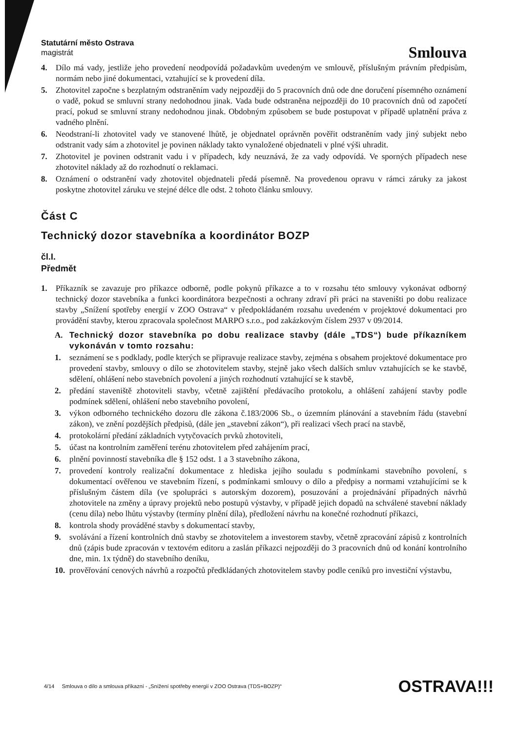Statutární město Ostrava
magistrát
Smlouva
4. Dílo má vady, jestliže jeho provedení neodpovídá požadavkům uvedeným ve smlouvě, příslušným právním předpisům, normám nebo jiné dokumentaci, vztahující se k provedení díla.
5. Zhotovitel započne s bezplatným odstraněním vady nejpozději do 5 pracovních dnů ode dne doručení písemného oznámení o vadě, pokud se smluvní strany nedohodnou jinak. Vada bude odstraněna nejpozději do 10 pracovních dnů od započetí prací, pokud se smluvní strany nedohodnou jinak. Obdobným způsobem se bude postupovat v případě uplatnění práva z vadného plnění.
6. Neodstraní-li zhotovitel vady ve stanovené lhůtě, je objednatel oprávněn pověřit odstraněním vady jiný subjekt nebo odstranit vady sám a zhotovitel je povinen náklady takto vynaložené objednateli v plné výši uhradit.
7. Zhotovitel je povinen odstranit vadu i v případech, kdy neuznává, že za vady odpovídá. Ve sporných případech nese zhotovitel náklady až do rozhodnutí o reklamaci.
8. Oznámení o odstranění vady zhotovitel objednateli předá písemně. Na provedenou opravu v rámci záruky za jakost poskytne zhotovitel záruku ve stejné délce dle odst. 2 tohoto článku smlouvy.
Část C
Technický dozor stavebníka a koordinátor BOZP
čl.I.
Předmět
1. Příkazník se zavazuje pro příkazce odborně, podle pokynů příkazce a to v rozsahu této smlouvy vykonávat odborný technický dozor stavebníka a funkci koordinátora bezpečnosti a ochrany zdraví při práci na staveništi po dobu realizace stavby „Snížení spotřeby energií v ZOO Ostrava“ v předpokládaném rozsahu uvedeném v projektové dokumentaci pro provádění stavby, kterou zpracovala společnost MARPO s.r.o., pod zakázkovým číslem 2937 v 09/2014.
A. Technický dozor stavebníka po dobu realizace stavby (dále „TDS“) bude příkazníkem vykonáván v tomto rozsahu:
1. seznámení se s podklady, podle kterých se připravuje realizace stavby, zejména s obsahem projektové dokumentace pro provedení stavby, smlouvy o dílo se zhotovitelem stavby, stejně jako všech dalších smluv vztahujících se ke stavbě, sdělení, ohlášení nebo stavebních povolení a jiných rozhodnutí vztahující se k stavbě,
2. předání staveniště zhotoviteli stavby, včetně zajištění předávacího protokolu, a ohlášení zahájení stavby podle podmínek sdělení, ohlášení nebo stavebního povolení,
3. výkon odborného technického dozoru dle zákona č.183/2006 Sb., o územním plánování a stavebním řádu (stavební zákon), ve znění pozdějších předpisů, (dále jen „stavební zákon“), při realizaci všech prací na stavbě,
4. protokolární předání základních vytyčovacích prvků zhotoviteli,
5. účast na kontrolním zaměření terénu zhotovitelem před zahájením prací,
6. plnění povinností stavebníka dle § 152 odst. 1 a 3 stavebního zákona,
7. provedení kontroly realizační dokumentace z hlediska jejího souladu s podmínkami stavebního povolení, s dokumentací ověřenou ve stavebním řízení, s podmínkami smlouvy o dílo a předpisy a normami vztahujícími se k příslušným částem díla (ve spolupráci s autorským dozorem), posuzování a projednávání případných návrhů zhotovitele na změny a úpravy projektů nebo postupů výstavby, v případě jejich dopadů na schválené stavební náklady (cenu díla) nebo lhůtu výstavby (termíny plnění díla), předložení návrhu na konečné rozhodnutí příkazci,
8. kontrola shody prováděné stavby s dokumentací stavby,
9. svolávání a řízení kontrolních dnů stavby se zhotovitelem a investorem stavby, včetně zpracování zápisů z kontrolních dnů (zápis bude zpracován v textovém editoru a zaslán příkazci nejpozději do 3 pracovních dnů od konání kontrolního dne, min. 1x týdně) do stavebního deníku,
10. prověřování cenových návrhů a rozpočtů předkládaných zhotovitelem stavby podle ceníků pro investiční výstavbu,
4/14 Smlouva o dílo a smlouva příkazní - „Snížení spotřeby energií v ZOO Ostrava (TDS+BOZP)“OSTRAVA!!!